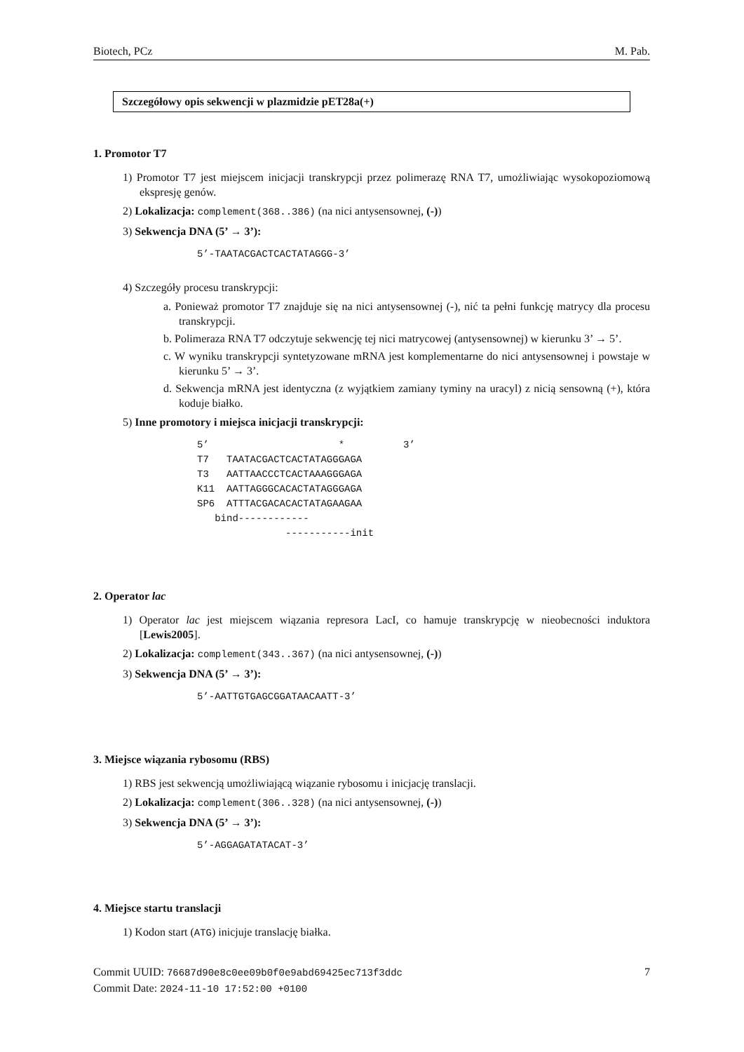Biotech, PCz M. Pab.
Szczegółowy opis sekwencji w plazmidzie pET28a(+)
1. Promotor T7
1) Promotor T7 jest miejscem inicjacji transkrypcji przez polimerazę RNA T7, umożliwiając wysokopoziomową ekspresję genów.
2) Lokalizacja: complement(368..386) (na nici antysensownej, (-))
3) Sekwencja DNA (5’ → 3’):
5’-TAATACGACTCACTATAGGG-3’
4) Szczegóły procesu transkrypcji:
a. Ponieważ promotor T7 znajduje się na nici antysensownej (-), nić ta pełni funkcję matrycy dla procesu transkrypcji.
b. Polimeraza RNA T7 odczytuje sekwencję tej nici matrycowej (antysensownej) w kierunku 3’ → 5’.
c. W wyniku transkrypcji syntetyzowane mRNA jest komplementarne do nici antysensownej i powstaje w kierunku 5’ → 3’.
d. Sekwencja mRNA jest identyczna (z wyjątkiem zamiany tyminy na uracyl) z nicią sensowną (+), która koduje białko.
5) Inne promotory i miejsca inicjacji transkrypcji:
5’                      *          3’
T7   TAATACGACTCACTATAGGGAGA
T3   AATTAACCCTCACTAAAGGGAGA
K11  AATTAGGGCACACTATAGGGAGA
SP6  ATTTACGACACACTATAGAAGAA
   bind------------
               -----------init
2. Operator lac
1) Operator lac jest miejscem wiązania represora LacI, co hamuje transkrypcję w nieobecności induktora [Lewis2005].
2) Lokalizacja: complement(343..367) (na nici antysensownej, (-))
3) Sekwencja DNA (5’ → 3’):
5’-AATTGTGAGCGGATAACAATT-3’
3. Miejsce wiązania rybosomu (RBS)
1) RBS jest sekwencją umożliwiającą wiązanie rybosomu i inicjację translacji.
2) Lokalizacja: complement(306..328) (na nici antysensownej, (-))
3) Sekwencja DNA (5’ → 3’):
5’-AGGAGATATACAT-3’
4. Miejsce startu translacji
1) Kodon start (ATG) inicjuje translację białka.
Commit UUID: 76687d90e8c0ee09b0f0e9abd69425ec713f3ddc 7
Commit Date: 2024-11-10 17:52:00 +0100